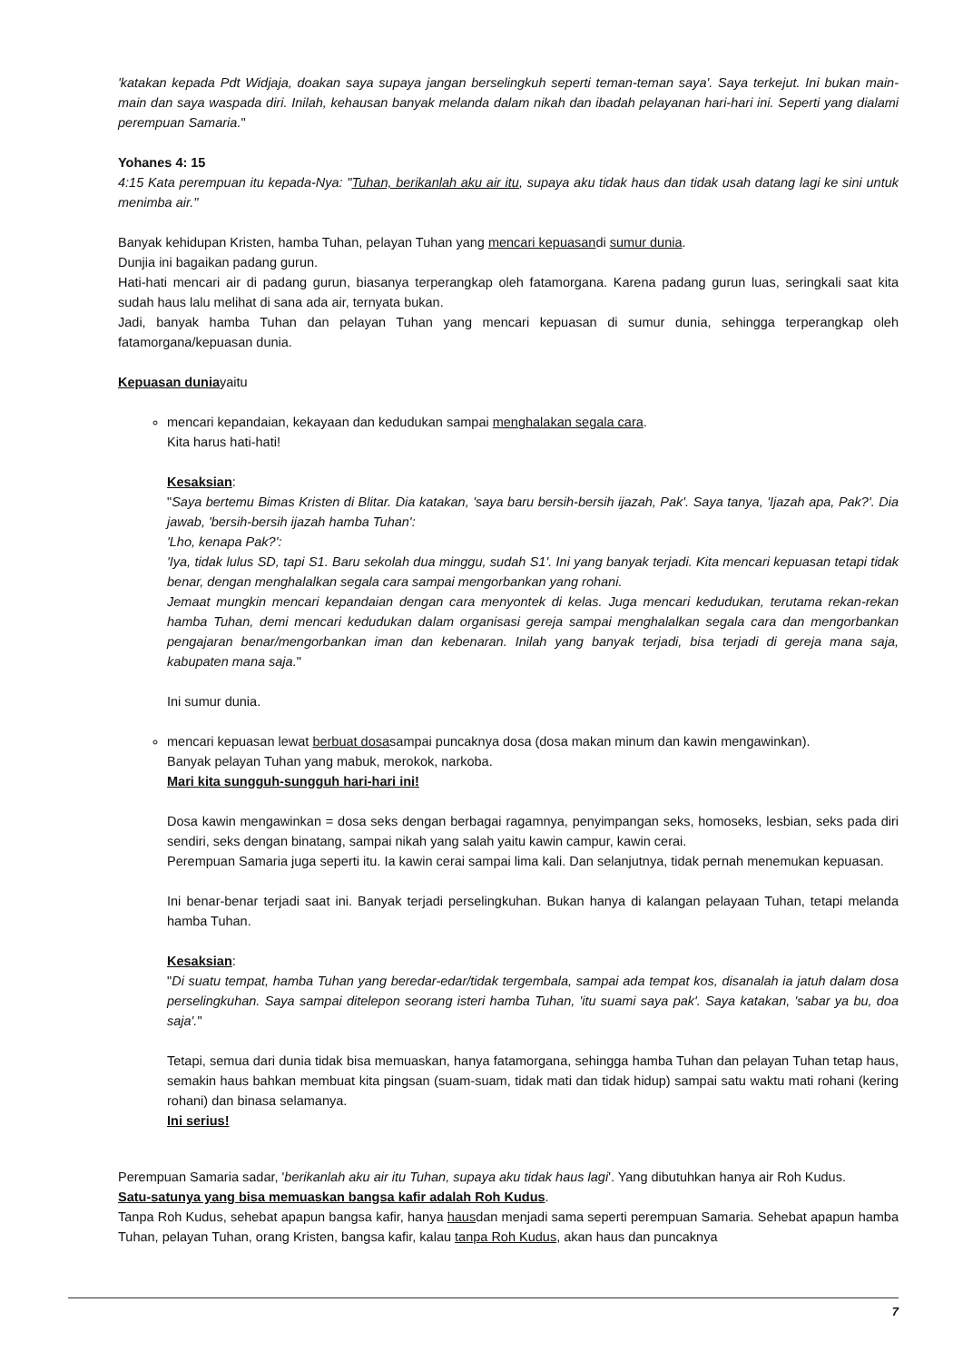'katakan kepada Pdt Widjaja, doakan saya supaya jangan berselingkuh seperti teman-teman saya'. Saya terkejut. Ini bukan main-main dan saya waspada diri. Inilah, kehausan banyak melanda dalam nikah dan ibadah pelayanan hari-hari ini. Seperti yang dialami perempuan Samaria."
Yohanes 4: 15
4:15 Kata perempuan itu kepada-Nya: "Tuhan, berikanlah aku air itu, supaya aku tidak haus dan tidak usah datang lagi ke sini untuk menimba air."
Banyak kehidupan Kristen, hamba Tuhan, pelayan Tuhan yang mencari kepuasandi sumur dunia.
Dunjia ini bagaikan padang gurun.
Hati-hati mencari air di padang gurun, biasanya terperangkap oleh fatamorgana. Karena padang gurun luas, seringkali saat kita sudah haus lalu melihat di sana ada air, ternyata bukan.
Jadi, banyak hamba Tuhan dan pelayan Tuhan yang mencari kepuasan di sumur dunia, sehingga terperangkap oleh fatamorgana/kepuasan dunia.
Kepuasan duniayaitu
mencari kepandaian, kekayaan dan kedudukan sampai menghalakan segala cara.
Kita harus hati-hati!
Kesaksian:
"Saya bertemu Bimas Kristen di Blitar. Dia katakan, 'saya baru bersih-bersih ijazah, Pak'. Saya tanya, 'Ijazah apa, Pak?'. Dia jawab, 'bersih-bersih ijazah hamba Tuhan':
'Lho, kenapa Pak?':
'Iya, tidak lulus SD, tapi S1. Baru sekolah dua minggu, sudah S1'. Ini yang banyak terjadi. Kita mencari kepuasan tetapi tidak benar, dengan menghalalkan segala cara sampai mengorbankan yang rohani.
Jemaat mungkin mencari kepandaian dengan cara menyontek di kelas. Juga mencari kedudukan, terutama rekan-rekan hamba Tuhan, demi mencari kedudukan dalam organisasi gereja sampai menghalalkan segala cara dan mengorbankan pengajaran benar/mengorbankan iman dan kebenaran. Inilah yang banyak terjadi, bisa terjadi di gereja mana saja, kabupaten mana saja."
Ini sumur dunia.
mencari kepuasan lewat berbuat dosasampai puncaknya dosa (dosa makan minum dan kawin mengawinkan).
Banyak pelayan Tuhan yang mabuk, merokok, narkoba.
Mari kita sungguh-sungguh hari-hari ini!
Dosa kawin mengawinkan = dosa seks dengan berbagai ragamnya, penyimpangan seks, homoseks, lesbian, seks pada diri sendiri, seks dengan binatang, sampai nikah yang salah yaitu kawin campur, kawin cerai.
Perempuan Samaria juga seperti itu. Ia kawin cerai sampai lima kali. Dan selanjutnya, tidak pernah menemukan kepuasan.
Ini benar-benar terjadi saat ini. Banyak terjadi perselingkuhan. Bukan hanya di kalangan pelayaan Tuhan, tetapi melanda hamba Tuhan.
Kesaksian:
"Di suatu tempat, hamba Tuhan yang beredar-edar/tidak tergembala, sampai ada tempat kos, disanalah ia jatuh dalam dosa perselingkuhan. Saya sampai ditelepon seorang isteri hamba Tuhan, 'itu suami saya pak'. Saya katakan, 'sabar ya bu, doa saja'."
Tetapi, semua dari dunia tidak bisa memuaskan, hanya fatamorgana, sehingga hamba Tuhan dan pelayan Tuhan tetap haus, semakin haus bahkan membuat kita pingsan (suam-suam, tidak mati dan tidak hidup) sampai satu waktu mati rohani (kering rohani) dan binasa selamanya.
Ini serius!
Perempuan Samaria sadar, 'berikanlah aku air itu Tuhan, supaya aku tidak haus lagi'. Yang dibutuhkan hanya air Roh Kudus.
Satu-satunya yang bisa memuaskan bangsa kafir adalah Roh Kudus.
Tanpa Roh Kudus, sehebat apapun bangsa kafir, hanya hausdan menjadi sama seperti perempuan Samaria. Sehebat apapun hamba Tuhan, pelayan Tuhan, orang Kristen, bangsa kafir, kalau tanpa Roh Kudus, akan haus dan puncaknya
7